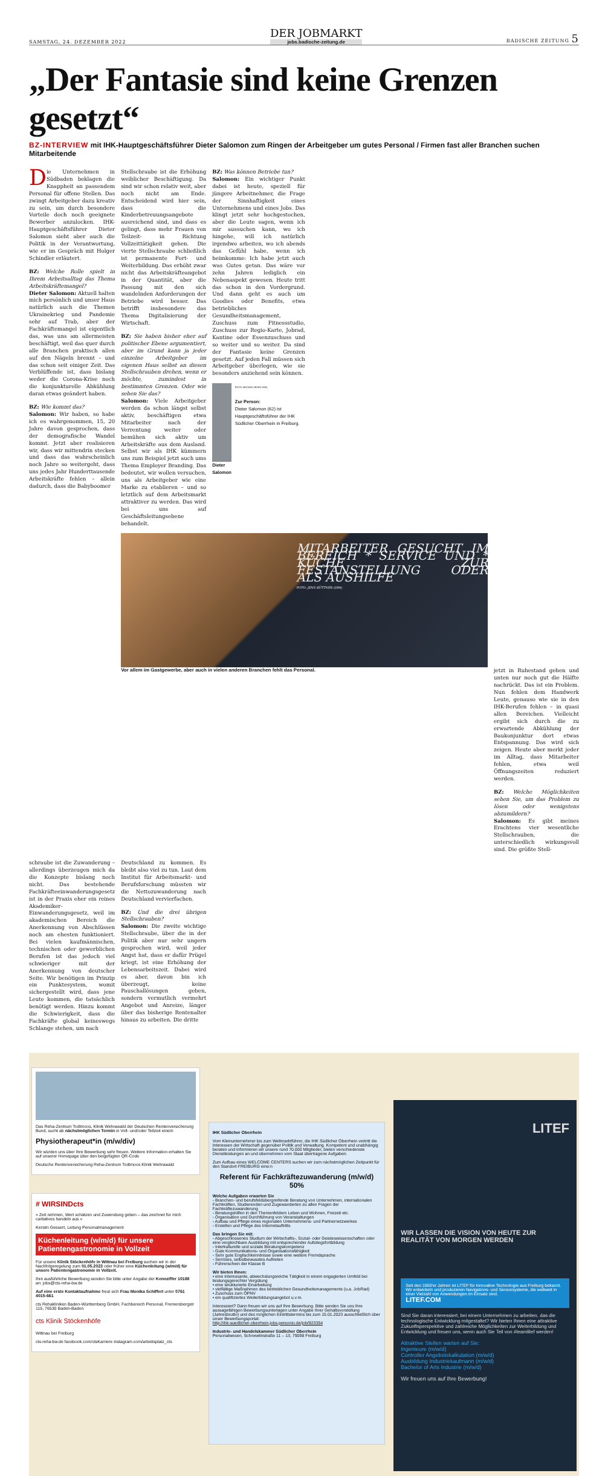SAMSTAG, 24. DEZEMBER 2022
DER JOBMARKT
jobs.badische-zeitung.de
BADISCHE ZEITUNG 5
„Der Fantasie sind keine Grenzen gesetzt“
BZ-INTERVIEW mit IHK-Hauptgeschäftsführer Dieter Salomon zum Ringen der Arbeitgeber um gutes Personal / Firmen fast aller Branchen suchen Mitarbeitende
Die Unternehmen in Südbaden beklagen die Knappheit an passendem Personal für offene Stellen. Das zwingt Arbeitgeber dazu kreativ zu sein, um durch besondere Vorteile doch noch geeignete Bewerber anzulocken. IHK-Hauptgeschäftsführer Dieter Salomon sieht aber auch die Politik in der Verantwortung, wie er im Gespräch mit Holger Schindler erläutert.
BZ: Welche Rolle spielt in Ihrem Arbeitsalltag das Thema Arbeitskräftemangel?
Dieter Salomon: Aktuell halten mich persönlich und unser Haus natürlich auch die Themen Ukrainekrieg und Pandemie sehr auf Trab, aber der Fachkräftemangel ist eigentlich das, was uns am allermeisten beschäftigt, weil das quer durch alle Branchen praktisch allen auf den Nägeln brennt – und das schon seit einiger Zeit. Das Verblüffende ist, dass bislang weder die Corona-Krise noch die konjunkturelle Abkühlung daran etwas geändert haben.
BZ: Wie kommt das?
Salomon: Wir haben, so habe ich es wahrgenommen, 15, 20 Jahre davon gesprochen, dass der demografische Wandel kommt. Jetzt aber realisieren wir, dass wir mittendrin stecken und dass das wahrscheinlich noch Jahre so weitergeht, dass uns jedes Jahr Hunderttausende Arbeitskräfte fehlen – allein dadurch, dass die Babyboomer
MITARBEITER GESUCHT IM BEREICH * SERVICE UND * KÜCHE ZUR FESTANSTELLUNG ODER ALS AUSHILFE
FOTO: JENS BÜTTNER (DPA)
Stellschraube ist die Erhöhung weiblicher Beschäftigung. Da sind wir schon relativ weit, aber noch nicht am Ende. Entscheidend wird hier sein, dass die Kinderbetreuungsangebote ausreichend sind, und dass es gelingt, dass mehr Frauen von Teilzeit- in Richtung Vollzeittätigkeit gehen. Die vierte Stellschraube schließlich ist permanente Fort- und Weiterbildung. Das erhöht zwar nicht das Arbeitskräfteangebot in der Quantität, aber die Passung mit den sich wandelnden Anforderungen der Betriebe wird besser. Das betrifft insbesondere das Thema Digitalisierung der Wirtschaft.
BZ: Sie haben bisher eher auf politischer Ebene argumentiert, aber im Grund kann ja jeder einzelne Arbeitgeber im eigenen Haus selbst an diesen Stellschrauben drehen, wenn er möchte, zumindest in bestimmten Grenzen. Oder wie sehen Sie das?
Salomon: Viele Arbeitgeber werden da schon längst selbst aktiv, beschäftigen etwa Mitarbeiter nach der Verrentung weiter oder bemühen sich aktiv um Arbeitskräfte aus dem Ausland. Selbst wir als IHK kümmern uns zum Beispiel jetzt auch ums Thema Employer Branding. Das bedeutet, wir wollen versuchen, uns als Arbeitgeber wie eine Marke zu etablieren – und so letztlich auf dem Arbeitsmarkt attraktiver zu werden. Das wird bei uns auf Geschäftsleitungsebene behandelt.
BZ: Was können Betriebe tun?
Salomon: Ein wichtiger Punkt dabei ist heute, speziell für jüngere Arbeitnehmer, die Frage der Sinnhaftigkeit eines Unternehmens und eines Jobs. Das klingt jetzt sehr hochgestochen, aber die Leute sagen, wenn ich mir aussuchen kann, wo ich hingehe, will ich natürlich irgendwo arbeiten, wo ich abends das Gefühl habe, wenn ich heimkomme: Ich habe jetzt auch was Gutes getan. Das wäre vor zehn Jahren lediglich ein Nebenaspekt gewesen. Heute tritt das schon in den Vordergrund. Und dann geht es auch um Goodies oder Benefits, etwa betriebliches Gesundheitsmanagement, Zuschuss zum Fitnessstudio, Zuschuss zur Regio-Karte, Jobrad, Kantine oder Essenzuschuss und so weiter und so weiter. Da sind der Fantasie keine Grenzen gesetzt. Auf jeden Fall müssen sich Arbeitgeber überlegen, wie sie besonders anziehend sein können.
Dieter Salomon
FOTO: MICHAEL BODE (IHK)
Zur Person:
Dieter Salomon (62) ist Hauptgeschäftsführer der IHK Südlicher Oberrhein in Freiburg.
Vor allem im Gastgewerbe, aber auch in vielen anderen Branchen fehlt das Personal.
jetzt in Ruhestand gehen und unten nur noch gut die Hälfte nachrückt. Das ist ein Problem. Nun fehlen dem Handwerk Leute, genauso wie sie in den IHK-Berufen fehlen – in quasi allen Bereichen. Vielleicht ergibt sich durch die zu erwartende Abkühlung der Baukonjunktur dort etwas Entspannung. Das wird sich zeigen. Heute aber merkt jeder im Alltag, dass Mitarbeiter fehlen, etwa weil Öffnungszeiten reduziert werden.
BZ: Welche Möglichkeiten sehen Sie, um das Problem zu lösen oder wenigstens abzumildern?
Salomon: Es gibt meines Erachtens vier wesentliche Stellschrauben, die unterschiedlich wirkungsvoll sind. Die größte Stell-
schraube ist die Zuwanderung – allerdings überzeugen mich da die Konzepte bislang noch nicht. Das bestehende Fachkräfteeinwanderungsgesetz ist in der Praxis eher ein reines Akademiker-Einwanderungsgesetz, weil im akademischen Bereich die Anerkennung von Abschlüssen noch am ehesten funktioniert. Bei vielen kaufmännischen, technischen oder gewerblichen Berufen ist das jedoch viel schwieriger mit der Anerkennung von deutscher Seite. Wir benötigen im Prinzip ein Punktesystem, womit sichergestellt wird, dass jene Leute kommen, die tatsächlich benötigt werden. Hinzu kommt die Schwierigkeit, dass die Fachkräfte global keineswegs Schlange stehen, um nach
Deutschland zu kommen. Es bleibt also viel zu tun. Laut dem Institut für Arbeitsmarkt- und Berufsforschung müssten wir die Nettozuwanderung nach Deutschland vervierfachen.
BZ: Und die drei übrigen Stellschrauben?
Salomon: Die zweite wichtige Stellschraube, über die in der Politik aber nur sehr ungern gesprochen wird, weil jeder Angst hat, dass er dafür Prügel kriegt, ist eine Erhöhung der Lebensarbeitszeit. Dabei wird es aber, davon bin ich überzeugt, keine Pauschallösungen geben, sondern vermutlich vermehrt Angebot und Anreize, länger über das bisherige Rentenalter hinaus zu arbeiten. Die dritte
Das Reha-Zentrum Todtmoos, Klinik Wehrawald der Deutschen Rentenversicherung Bund, sucht ab nächstmöglichen Termin in Voll- und/oder Teilzeit eine/n
Physiotherapeut*in (m/w/div)
Wir würden uns über Ihre Bewerbung sehr freuen. Weitere Information erhalten Sie auf unserer Homepage über den beigefügten QR-Code
Deutsche Rentenversicherung Reha-Zentrum Todtmoos Klinik Wehrawald
# WIRSINDcts
» Zeit nehmen, Wert schätzen und Zuwendung geben – das zeichnet für mich caritatives handeln aus «
Kerstin Gessert, Leitung Personalmanagement
Küchenleitung (w/m/d) für unsere Patientengastronomie in Vollzeit
Für unsere Klinik Stöckenhöfe in Wittnau bei Freiburg suchen wir in der Nachfolgeregelung zum 01.05.2023 oder früher eine Küchenleitung (w/m/d) für unsere Patientengastronomie in Vollzeit.
Ihre ausführliche Bewerbung senden Sie bitte unter Angabe der Kennziffer 10188 an: jobs@cts-reha-bw.de
Auf eine erste Kontaktaufnahme freut sich Frau Monika Schiffert unter 0761 4015-661
cts Rehakliniken Baden-Württemberg GmbH, Fachbereich Personal, Fremersbergstr 115, 76530 Baden-Baden
cts Klinik Stöckenhöfe
Wittnau bei Freiburg
cts-reha-bw.de facebook.com/ctsKarriere instagram.com/arbeitsplatz_cts
IHK Südlicher Oberrhein
Vom Kleinunternehmer bis zum Weltmarktführer, die IHK Südlicher Oberrhein vertritt die Interessen der Wirtschaft gegenüber Politik und Verwaltung. Kompetent und unabhängig beraten und informieren wir unsere rund 70.000 Mitglieder, bieten verschiedenste Dienstleistungen an und übernehmen vom Staat übertragene Aufgaben.
Zum Aufbau eines WELCOME CENTERS suchen wir zum nächstmöglichen Zeitpunkt für den Standort FREIBURG eine:n
Referent für Fachkräftezuwanderung (m/w/d) 50%
Welche Aufgaben erwarten Sie
- Branchen- und berufsfeldübergreifende Beratung von Unternehmen, internationalen Fachkräften, Studierenden und Zugewanderten zu allen Fragen der Fachkräftezuwanderung
- Beratungshilfen in den Themenfeldern Leben und Wohnen, Freizeit etc.
- Organisation und Durchführung von Veranstaltungen
- Aufbau und Pflege eines regionalen Unternehmens- und Partnernetzwerkes
- Erstellen und Pflege des Internetauftritts
Das bringen Sie mit:
- Abgeschlossenes Studium der Wirtschafts-, Sozial- oder Geisteswissenschaften oder eine vergleichbare Ausbildung mit entsprechender Aufstiegsfortbildung
- Interkulturelle und soziale Beratungskompetenz
- Gute Kommunikations- und Organisationsfähigkeit
- Sehr gute Englischkenntnisse sowie eine weitere Fremdsprache
- Seriöses, selbstbewusstes Auftreten
- Führerschein der Klasse B
Wir bieten Ihnen:
• eine interessante, abwechslungsreiche Tätigkeit in einem engagierten Umfeld bei leistungsgerechter Vergütung
• eine strukturierte Einarbeitung
• vielfältige Maßnahmen des betrieblichen Gesundheitsmanagements (u.a. JobRad)
• Zuschuss zum ÖPNV
• ein qualifiziertes Weiterbildungsangebot u.v.m.
Interessiert? Dann freuen wir uns auf Ihre Bewerbung. Bitte senden Sie uns Ihre aussagefähigen Bewerbungsunterlagen unter Angabe Ihrer Gehaltsvorstellung (Jahresbrutto) und des möglichen Eintrittstermins bis zum 15.01.2023 ausschließlich über unser Bewerbungsportal:
http://ihk-suedlicher-oberrhein.jobs.personio.de/job/923354
Industrie- und Handelskammer Südlicher Oberrhein
Personalwesen, Schnewlinstraße 11 – 13, 79098 Freiburg
LITEF
WIR LASSEN DIE VISION VON HEUTE ZUR REALITÄT VON MORGEN WERDEN
Seit den 1960'er Jahren ist LITEF für innovative Technologie aus Freiburg bekannt. Wir entwickeln und produzieren Navigations- und Sensorsysteme, die weltweit in einer Vielzahl von Anwendungen im Einsatz sind.
LITEF.COM
Sind Sie daran interessiert, bei einem Unternehmen zu arbeiten, das die technologische Entwicklung mitgestaltet? Wir bieten Ihnen eine attraktive Zukunftsperspektive und zahlreiche Möglichkeiten zur Weiterbildung und Entwicklung und freuen uns, wenn auch Sie Teil von #teamlitef werden!
Attraktive Stellen warten auf Sie:
Ingenieure (m/w/d)
Controller Angebotskalkulation (m/w/d)
Ausbildung Industriekaufmann (m/w/d)
Bachelor of Arts Industrie (m/w/d)
Wir freuen uns auf Ihre Bewerbung!